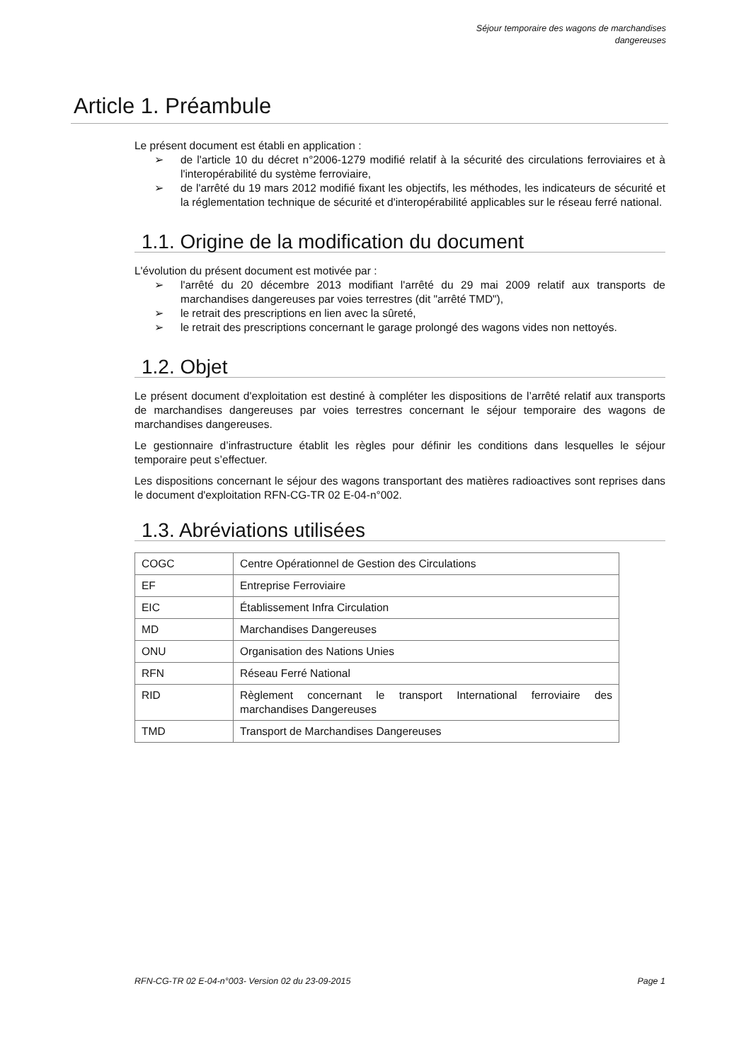Séjour temporaire des wagons de marchandises
dangereuses
Article 1. Préambule
Le présent document est établi en application :
➢ de l'article 10 du décret n°2006-1279 modifié relatif à la sécurité des circulations ferroviaires et à l'interopérabilité du système ferroviaire,
➢ de l'arrêté du 19 mars 2012 modifié fixant les objectifs, les méthodes, les indicateurs de sécurité et la réglementation technique de sécurité et d'interopérabilité applicables sur le réseau ferré national.
1.1. Origine de la modification du document
L'évolution du présent document est motivée par :
➢ l'arrêté du 20 décembre 2013 modifiant l'arrêté du 29 mai 2009 relatif aux transports de marchandises dangereuses par voies terrestres (dit "arrêté TMD"),
➢ le retrait des prescriptions en lien avec la sûreté,
➢ le retrait des prescriptions concernant le garage prolongé des wagons vides non nettoyés.
1.2. Objet
Le présent document d'exploitation est destiné à compléter les dispositions de l’arrêté relatif aux transports de marchandises dangereuses par voies terrestres concernant le séjour temporaire des wagons de marchandises dangereuses.
Le gestionnaire d’infrastructure établit les règles pour définir les conditions dans lesquelles le séjour temporaire peut s’effectuer.
Les dispositions concernant le séjour des wagons transportant des matières radioactives sont reprises dans le document d'exploitation RFN-CG-TR 02 E-04-n°002.
1.3. Abréviations utilisées
| COGC | Centre Opérationnel de Gestion des Circulations |
| EF | Entreprise Ferroviaire |
| EIC | Établissement Infra Circulation |
| MD | Marchandises Dangereuses |
| ONU | Organisation des Nations Unies |
| RFN | Réseau Ferré National |
| RID | Règlement concernant le transport International ferroviaire des marchandises Dangereuses |
| TMD | Transport de Marchandises Dangereuses |
RFN-CG-TR 02 E-04-n°003- Version 02 du 23-09-2015 Page 1